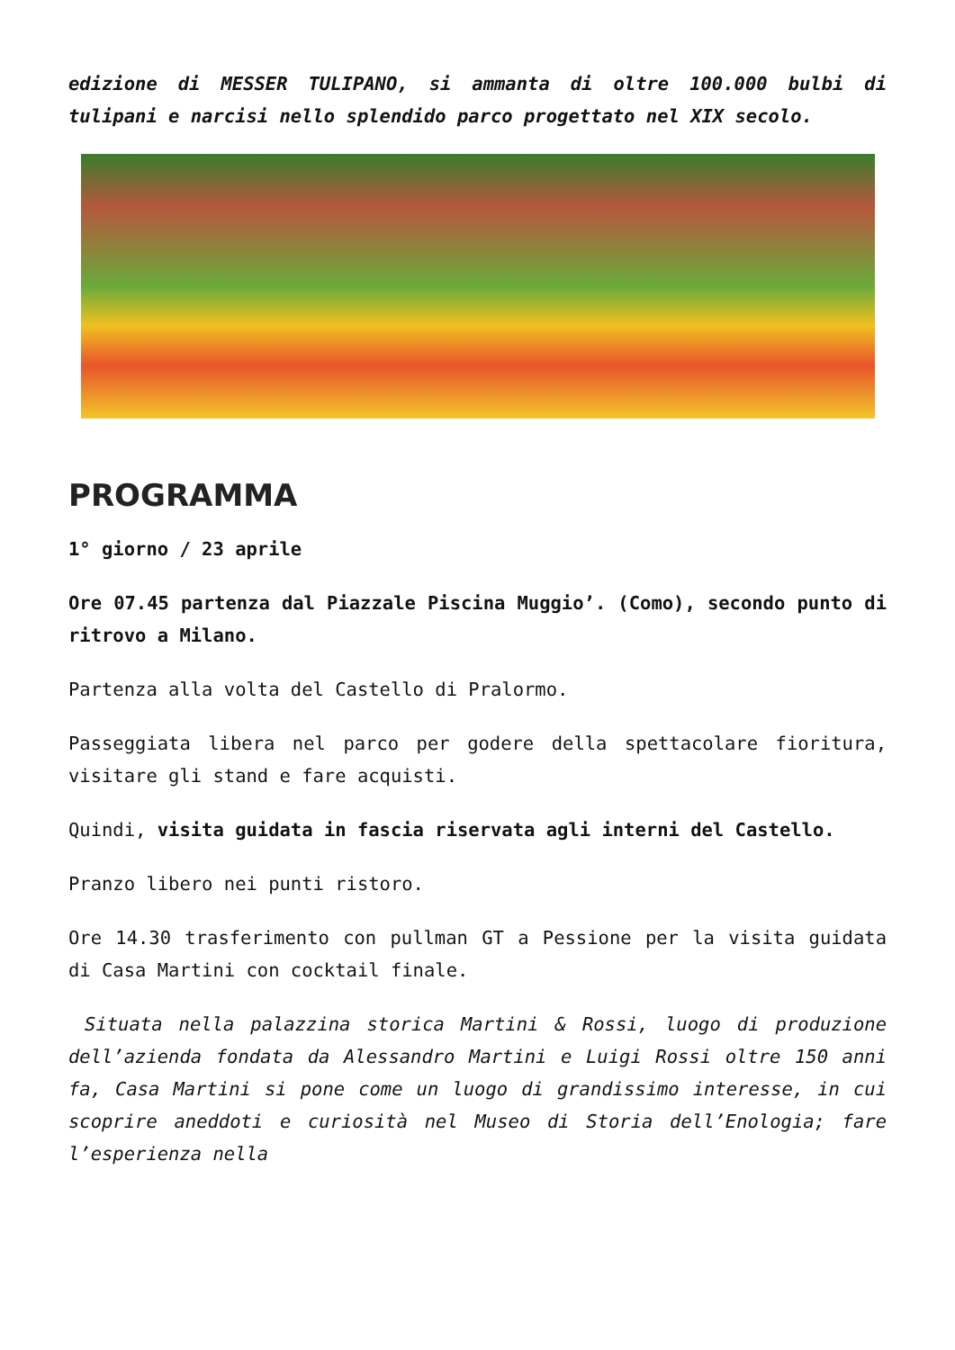edizione di MESSER TULIPANO, si ammanta di oltre 100.000 bulbi di tulipani e narcisi nello splendido parco progettato nel XIX secolo.
PROGRAMMA
1° giorno / 23 aprile
Ore 07.45 partenza dal Piazzale Piscina Muggio’. (Como), secondo punto di ritrovo a Milano.
Partenza alla volta del Castello di Pralormo.
Passeggiata libera nel parco per godere della spettacolare fioritura, visitare gli stand e fare acquisti.
Quindi, visita guidata in fascia riservata agli interni del Castello.
Pranzo libero nei punti ristoro.
Ore 14.30 trasferimento con pullman GT a Pessione per la visita guidata di Casa Martini con cocktail finale.
Situata nella palazzina storica Martini & Rossi, luogo di produzione dell’azienda fondata da Alessandro Martini e Luigi Rossi oltre 150 anni fa, Casa Martini si pone come un luogo di grandissimo interesse, in cui scoprire aneddoti e curiosità nel Museo di Storia dell’Enologia; fare l’esperienza nella